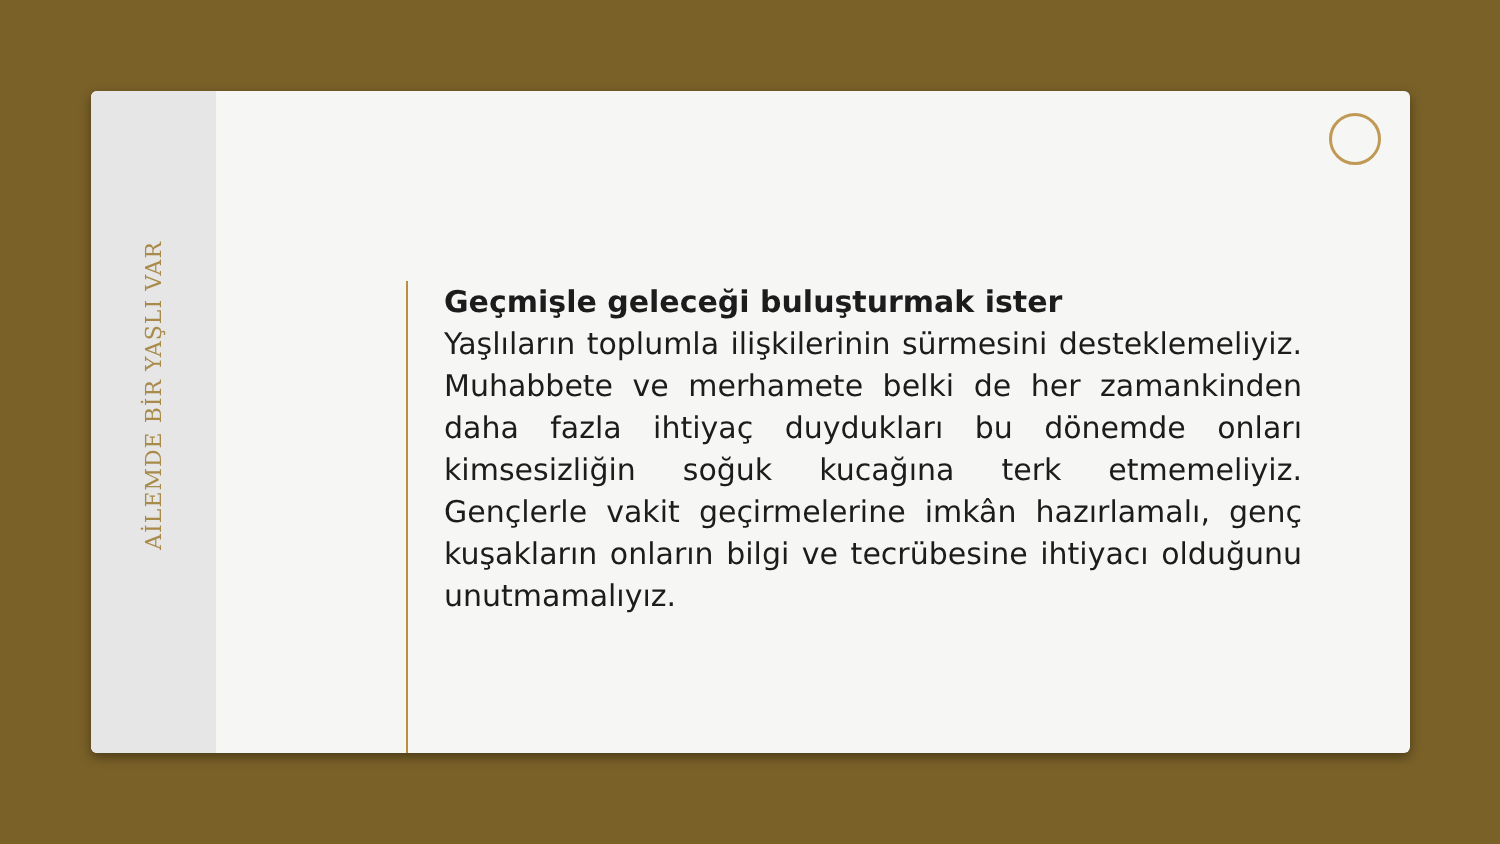AİLEMDE BİR YAŞLI VAR
Geçmişle geleceği buluşturmak ister
Yaşlıların toplumla ilişkilerinin sürmesini desteklemeliyiz. Muhabbete ve merhamete belki de her zamankinden daha fazla ihtiyaç duydukları bu dönemde onları kimsesizliğin soğuk kucağına terk etmemeliyiz. Gençlerle vakit geçirmelerine imkân hazırlamalı, genç kuşakların onların bilgi ve tecrübesine ihtiyacı olduğunu unutmamalıyız.